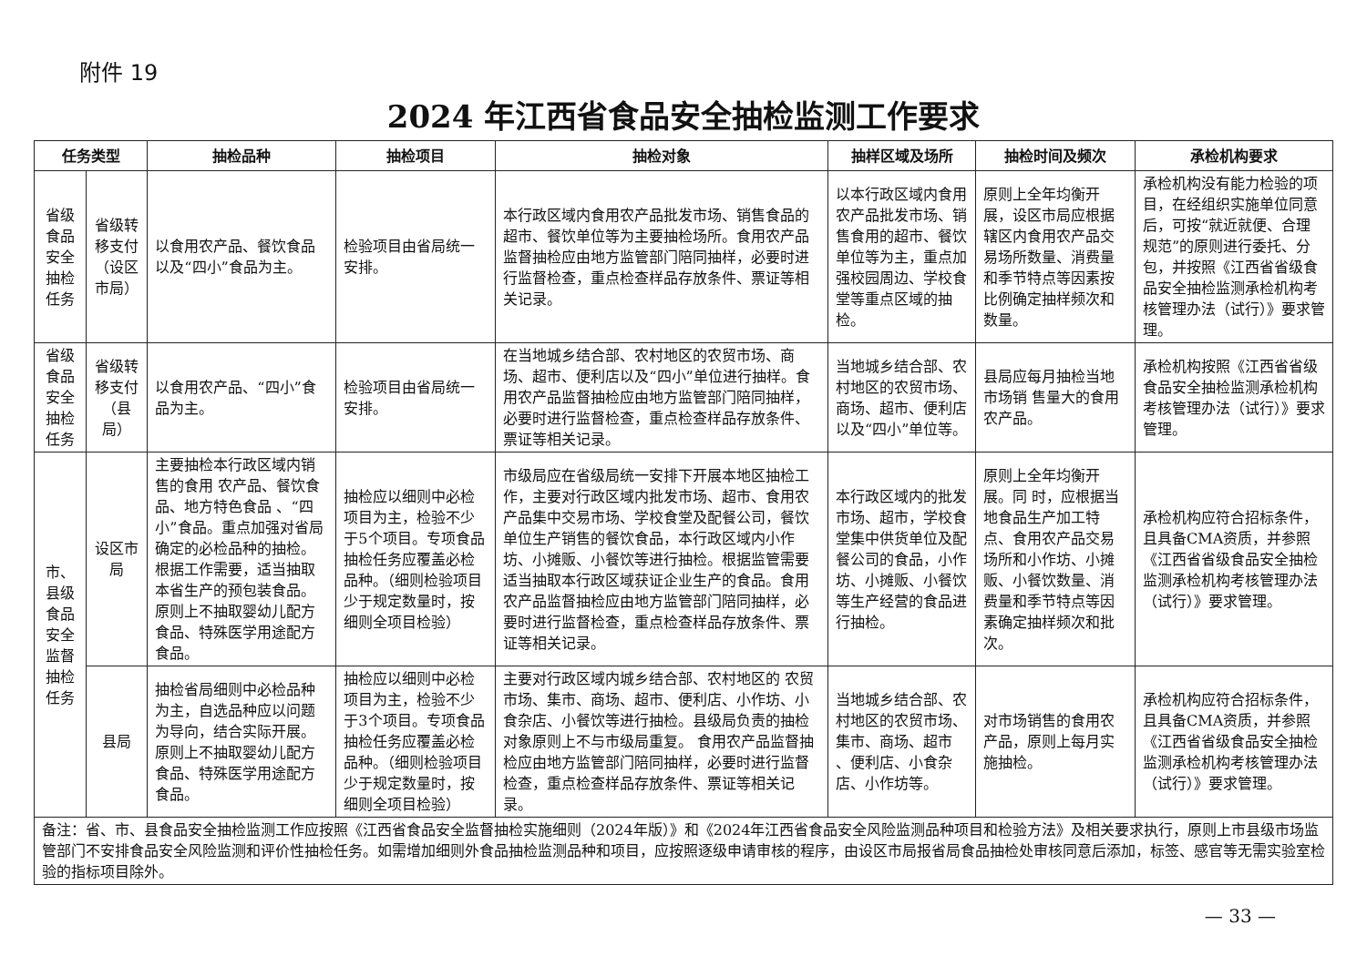附件 19
2024 年江西省食品安全抽检监测工作要求
| 任务类型 | | 抽检品种 | 抽检项目 | 抽检对象 | 抽样区域及场所 | 抽检时间及频次 | 承检机构要求 |
| --- | --- | --- | --- | --- | --- | --- | --- |
| 省级食品安全抽检任务 | 省级转移支付（设区市局） | 以食用农产品、餐饮食品以及“四小”食品为主。 | 检验项目由省局统一安排。 | 本行政区域内食用农产品批发市场、销售食品的超市、餐饮单位等为主要抽检场所。食用农产品监督抽检应由地方监管部门陪同抽样，必要时进行监督检查，重点检查样品存放条件、票证等相关记录。 | 以本行政区域内食用农产品批发市场、销售食用的超市、餐饮单位等为主，重点加强校园周边、学校食堂等重点区域的抽检。 | 原则上全年均衡开展，设区市局应根据辖区内食用农产品交易场所数量、消费量和季节特点等因素按比例确定抽样频次和数量。 | 承检机构没有能力检验的项目，在经组织实施单位同意后，可按“就近就便、合理规范”的原则进行委托、分包，并按照《江西省省级食品安全抽检监测承检机构考核管理办法（试行）》要求管理。 |
| 省级食品安全抽检任务 | 省级转移支付（县局） | 以食用农产品、“四小”食品为主。 | 检验项目由省局统一安排。 | 在当地城乡结合部、农村地区的农贸市场、商场、超市、便利店以及“四小”单位进行抽样。食用农产品监督抽检应由地方监管部门陪同抽样，必要时进行监督检查，重点检查样品存放条件、票证等相关记录。 | 当地城乡结合部、农村地区的农贸市场、商场、超市、便利店以及“四小”单位等。 | 县局应每月抽检当地市场销 售量大的食用农产品。 | 承检机构按照《江西省省级食品安全抽检监测承检机构考核管理办法（试行）》要求管理。 |
| 市、县级食品安全监督抽检任务 | 设区市局 | 主要抽检本行政区域内销售的食用 农产品、餐饮食品、地方特色食品 、“四小”食品。重点加强对省局确定的必检品种的抽检。根据工作需要，适当抽取本省生产的预包装食品。原则上不抽取婴幼儿配方食品、特殊医学用途配方食品。 | 抽检应以细则中必检项目为主，检验不少于5个项目。专项食品抽检任务应覆盖必检品种。（细则检验项目少于规定数量时，按细则全项目检验） | 市级局应在省级局统一安排下开展本地区抽检工作，主要对行政区域内批发市场、超市、食用农产品集中交易市场、学校食堂及配餐公司，餐饮单位生产销售的餐饮食品，本行政区域内小作坊、小摊贩、小餐饮等进行抽检。根据监管需要适当抽取本行政区域获证企业生产的食品。食用农产品监督抽检应由地方监管部门陪同抽样，必要时进行监督检查，重点检查样品存放条件、票证等相关记录。 | 本行政区域内的批发市场、超市，学校食堂集中供货单位及配餐公司的食品，小作坊、小摊贩、小餐饮等生产经营的食品进行抽检。 | 原则上全年均衡开展。同 时，应根据当地食品生产加工特点、食用农产品交易场所和小作坊、小摊贩、小餐饮数量、消费量和季节特点等因素确定抽样频次和批次。 | 承检机构应符合招标条件，且具备CMA资质，并参照《江西省省级食品安全抽检监测承检机构考核管理办法（试行）》要求管理。 |
| | 县局 | 抽检省局细则中必检品种为主，自选品种应以问题为导向，结合实际开展。原则上不抽取婴幼儿配方食品、特殊医学用途配方食品。 | 抽检应以细则中必检项目为主，检验不少于3个项目。专项食品抽检任务应覆盖必检品种。（细则检验项目少于规定数量时，按细则全项目检验） | 主要对行政区域内城乡结合部、农村地区的 农贸市场、集市、商场、超市、便利店、小作坊、小食杂店、小餐饮等进行抽检。县级局负责的抽检对象原则上不与市级局重复。 食用农产品监督抽检应由地方监管部门陪同抽样，必要时进行监督检查，重点检查样品存放条件、票证等相关记录。 | 当地城乡结合部、农村地区的农贸市场、集市、商场、超市 、便利店、小食杂店、小作坊等。 | 对市场销售的食用农产品，原则上每月实施抽检。 | 承检机构应符合招标条件，且具备CMA资质，并参照《江西省省级食品安全抽检监测承检机构考核管理办法（试行）》要求管理。 |
| 备注：省、市、县食品安全抽检监测工作应按照《江西省食品安全监督抽检实施细则（2024年版）》和《2024年江西省食品安全风险监测品种项目和检验方法》及相关要求执行，原则上市县级市场监管部门不安排食品安全风险监测和评价性抽检任务。如需增加细则外食品抽检监测品种和项目，应按照逐级申请审核的程序，由设区市局报省局食品抽检处审核同意后添加，标签、感官等无需实验室检验的指标项目除外。 | | | | | | | |
— 33 —